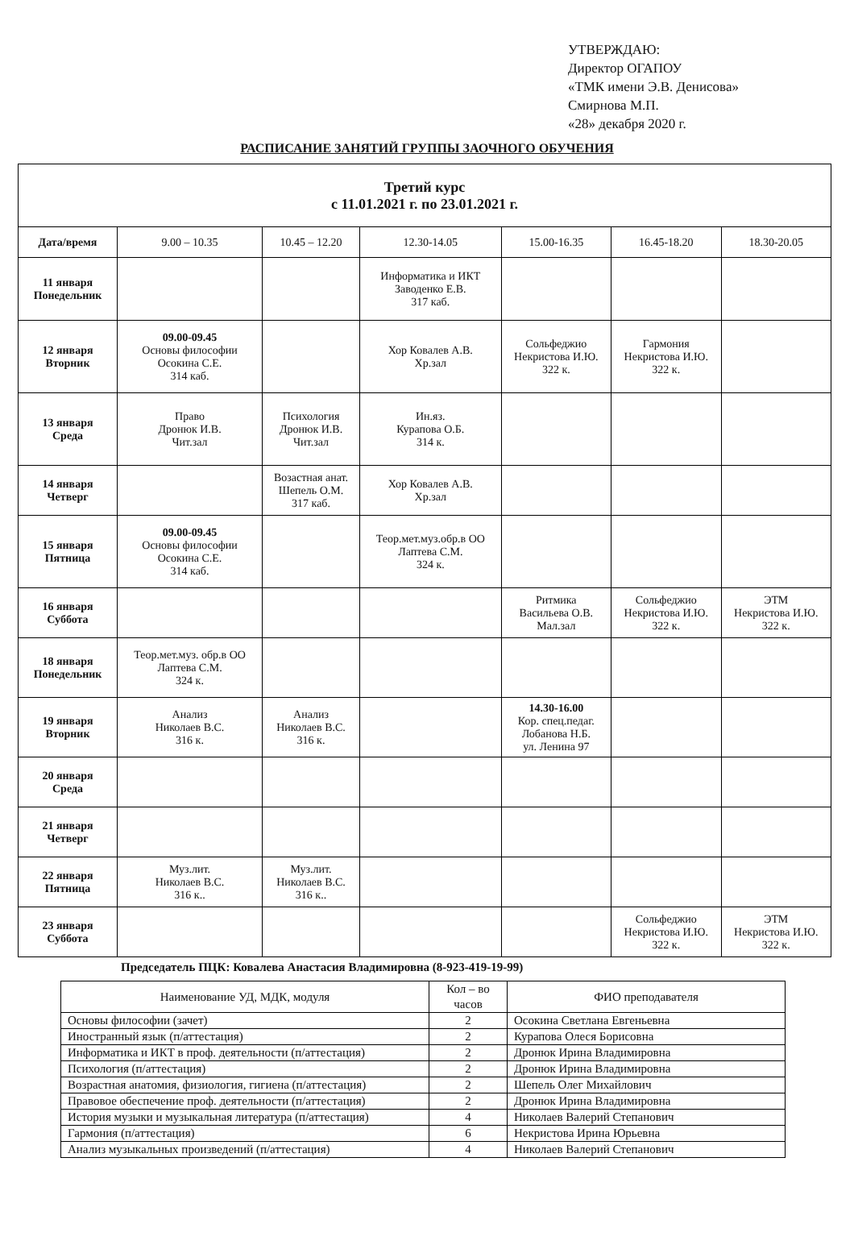УТВЕРЖДАЮ:
Директор ОГАПОУ
«ТМК имени Э.В. Денисова»
Смирнова М.П.
«28» декабря 2020 г.
РАСПИСАНИЕ ЗАНЯТИЙ ГРУППЫ ЗАОЧНОГО ОБУЧЕНИЯ
| Третий курс с 11.01.2021 г. по 23.01.2021 г. | | | | | | |
| --- | --- | --- | --- | --- | --- | --- |
| Дата/время | 9.00 – 10.35 | 10.45 – 12.20 | 12.30-14.05 | 15.00-16.35 | 16.45-18.20 | 18.30-20.05 |
| 11 января Понедельник | | | Информатика и ИКТ Заводенко Е.В. 317 каб. | | | |
| 12 января Вторник | 09.00-09.45 Основы философии Осокина С.Е. 314 каб. | | Хор Ковалев А.В. Хр.зал | Сольфеджио Некристова И.Ю. 322 к. | Гармония Некристова И.Ю. 322 к. | |
| 13 января Среда | Право Дронюк И.В. Чит.зал | Психология Дронюк И.В. Чит.зал | Ин.яз. Курапова О.Б. 314 к. | | | |
| 14 января Четверг | | Возастная анат. Шепель О.М. 317 каб. | Хор Ковалев А.В. Хр.зал | | | |
| 15 января Пятница | 09.00-09.45 Основы философии Осокина С.Е. 314 каб. | | Теор.мет.муз.обр.в ОО Лаптева С.М. 324 к. | | | |
| 16 января Суббота | | | | Ритмика Васильева О.В. Мал.зал | Сольфеджио Некристова И.Ю. 322 к. | ЭТМ Некристова И.Ю. 322 к. |
| 18 января Понедельник | Теор.мет.муз. обр.в ОО Лаптева С.М. 324 к. | | | | | |
| 19 января Вторник | Анализ Николаев В.С. 316 к. | Анализ Николаев В.С. 316 к. | | 14.30-16.00 Кор. спец.педаг. Лобанова Н.Б. ул. Ленина 97 | | |
| 20 января Среда | | | | | | |
| 21 января Четверг | | | | | | |
| 22 января Пятница | Муз.лит. Николаев В.С. 316 к.. | Муз.лит. Николаев В.С. 316 к.. | | | | |
| 23 января Суббота | | | | | Сольфеджио Некристова И.Ю. 322 к. | ЭТМ Некристова И.Ю. 322 к. |
Председатель ПЦК: Ковалева Анастасия Владимировна (8-923-419-19-99)
| Наименование УД, МДК, модуля | Кол – во часов | ФИО преподавателя |
| Основы философии (зачет) | 2 | Осокина Светлана Евгеньевна |
| Иностранный язык (п/аттестация) | 2 | Курапова Олеся Борисовна |
| Информатика и ИКТ в проф. деятельности (п/аттестация) | 2 | Дронюк Ирина Владимировна |
| Психология (п/аттестация) | 2 | Дронюк Ирина Владимировна |
| Возрастная анатомия, физиология, гигиена (п/аттестация) | 2 | Шепель Олег Михайлович |
| Правовое обеспечение проф. деятельности (п/аттестация) | 2 | Дронюк Ирина Владимировна |
| История музыки и музыкальная литература (п/аттестация) | 4 | Николаев Валерий Степанович |
| Гармония (п/аттестация) | 6 | Некристова Ирина Юрьевна |
| Анализ музыкальных произведений (п/аттестация) | 4 | Николаев Валерий Степанович |